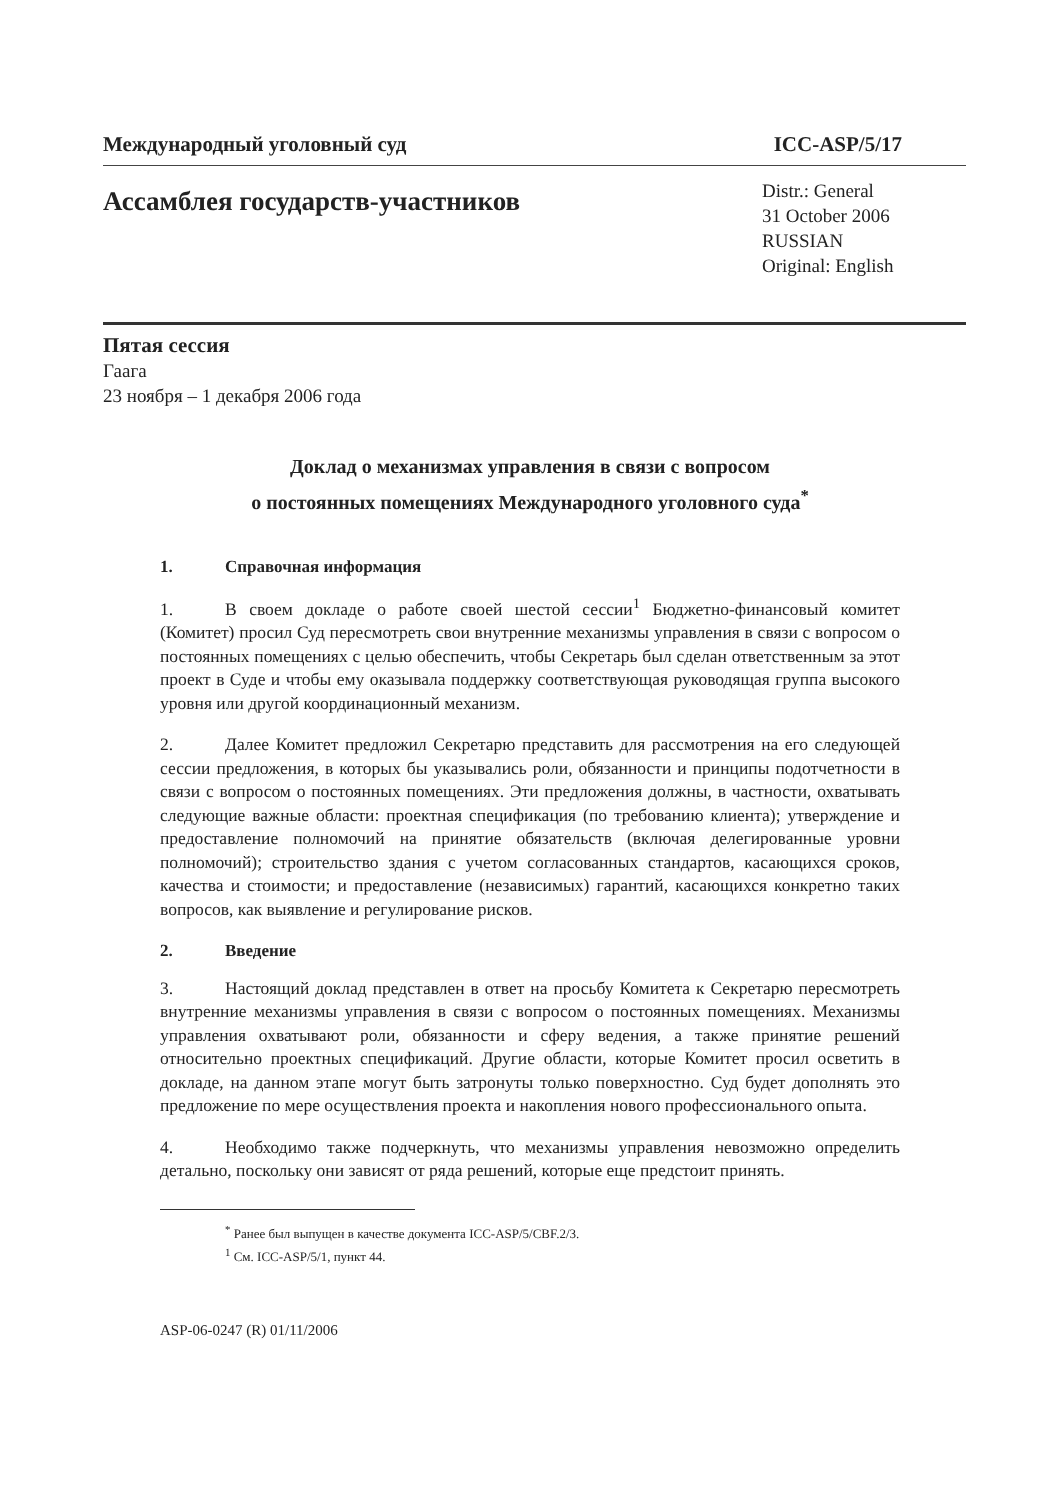Международный уголовный суд ICC-ASP/5/17
Ассамблея государств-участников
Distr.: General
31 October 2006
RUSSIAN
Original: English
Пятая сессия
Гаага
23 ноября – 1 декабря 2006 года
Доклад о механизмах управления в связи с вопросом
о постоянных помещениях Международного уголовного суда<sup>*</sup>
1. Справочная информация
1. В своем докладе о работе своей шестой сессии<sup>1</sup> Бюджетно-финансовый комитет (Комитет) просил Суд пересмотреть свои внутренние механизмы управления в связи с вопросом о постоянных помещениях с целью обеспечить, чтобы Секретарь был сделан ответственным за этот проект в Суде и чтобы ему оказывала поддержку соответствующая руководящая группа высокого уровня или другой координационный механизм.
2. Далее Комитет предложил Секретарю представить для рассмотрения на его следующей сессии предложения, в которых бы указывались роли, обязанности и принципы подотчетности в связи с вопросом о постоянных помещениях. Эти предложения должны, в частности, охватывать следующие важные области: проектная спецификация (по требованию клиента); утверждение и предоставление полномочий на принятие обязательств (включая делегированные уровни полномочий); строительство здания с учетом согласованных стандартов, касающихся сроков, качества и стоимости; и предоставление (независимых) гарантий, касающихся конкретно таких вопросов, как выявление и регулирование рисков.
2. Введение
3. Настоящий доклад представлен в ответ на просьбу Комитета к Секретарю пересмотреть внутренние механизмы управления в связи с вопросом о постоянных помещениях. Механизмы управления охватывают роли, обязанности и сферу ведения, а также принятие решений относительно проектных спецификаций. Другие области, которые Комитет просил осветить в докладе, на данном этапе могут быть затронуты только поверхностно. Суд будет дополнять это предложение по мере осуществления проекта и накопления нового профессионального опыта.
4. Необходимо также подчеркнуть, что механизмы управления невозможно определить детально, поскольку они зависят от ряда решений, которые еще предстоит принять.
<sup>*</sup> Ранее был выпущен в качестве документа ICC-ASP/5/CBF.2/3.
<sup>1</sup> См. ICC-ASP/5/1, пункт 44.
ASP-06-0247 (R) 01/11/2006